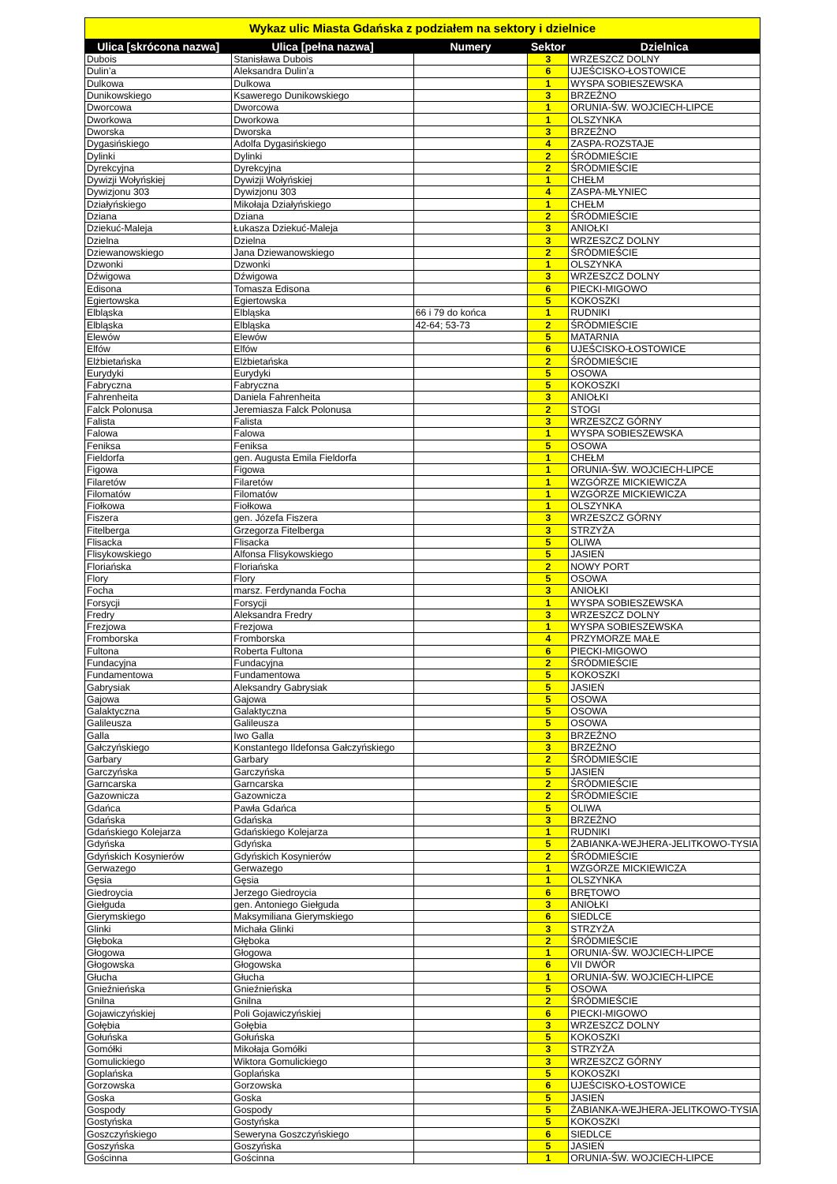| Wykaz ulic Miasta Gdańska z podziałem na sektory i dzielnice | | | | |
| Ulica [skrócona nazwa] | Ulica [pełna nazwa] | Numery | Sektor | Dzielnica |
| Dubois | Stanisława Dubois | | 3 | WRZESZCZ DOLNY |
| Dulin’a | Aleksandra Dulin’a | | 6 | UJEŚCISKO-ŁOSTOWICE |
| Dulkowa | Dulkowa | | 1 | WYSPA SOBIESZEWSKA |
| Dunikowskiego | Ksawerego Dunikowskiego | | 3 | BRZEŹNO |
| Dworcowa | Dworcowa | | 1 | ORUNIA-ŚW. WOJCIECH-LIPCE |
| Dworkowa | Dworkowa | | 1 | OLSZYNKA |
| Dworska | Dworska | | 3 | BRZEŹNO |
| Dygasińskiego | Adolfa Dygasińskiego | | 4 | ZASPA-ROZSTAJE |
| Dylinki | Dylinki | | 2 | ŚRÓDMIEŚCIE |
| Dyrekcyjna | Dyrekcyjna | | 2 | ŚRÓDMIEŚCIE |
| Dywizji Wołyńskiej | Dywizji Wołyńskiej | | 1 | CHEŁM |
| Dywizjonu 303 | Dywizjonu 303 | | 4 | ZASPA-MŁYNIEC |
| Działyńskiego | Mikołaja Działyńskiego | | 1 | CHEŁM |
| Dziana | Dziana | | 2 | ŚRÓDMIEŚCIE |
| Dziekuć-Maleja | Łukasza Dziekuć-Maleja | | 3 | ANIOŁKI |
| Dzielna | Dzielna | | 3 | WRZESZCZ DOLNY |
| Dziewanowskiego | Jana Dziewanowskiego | | 2 | ŚRÓDMIEŚCIE |
| Dzwonki | Dzwonki | | 1 | OLSZYNKA |
| Dźwigowa | Dźwigowa | | 3 | WRZESZCZ DOLNY |
| Edisona | Tomasza Edisona | | 6 | PIECKI-MIGOWO |
| Egiertowska | Egiertowska | | 5 | KOKOSZKI |
| Elbląska | Elbląska | 66 i 79 do końca | 1 | RUDNIKI |
| Elbląska | Elbląska | 42-64; 53-73 | 2 | ŚRÓDMIEŚCIE |
| Elewów | Elewów | | 5 | MATARNIA |
| Elfów | Elfów | | 6 | UJEŚCISKO-ŁOSTOWICE |
| Elżbietańska | Elżbietańska | | 2 | ŚRÓDMIEŚCIE |
| Eurydyki | Eurydyki | | 5 | OSOWA |
| Fabryczna | Fabryczna | | 5 | KOKOSZKI |
| Fahrenheita | Daniela Fahrenheita | | 3 | ANIOŁKI |
| Falck Polonusa | Jeremiasza Falck Polonusa | | 2 | STOGI |
| Falista | Falista | | 3 | WRZESZCZ GÓRNY |
| Falowa | Falowa | | 1 | WYSPA SOBIESZEWSKA |
| Feniksa | Feniksa | | 5 | OSOWA |
| Fieldorfa | gen. Augusta Emila Fieldorfa | | 1 | CHEŁM |
| Figowa | Figowa | | 1 | ORUNIA-ŚW. WOJCIECH-LIPCE |
| Filaretów | Filaretów | | 1 | WZGÓRZE MICKIEWICZA |
| Filomatów | Filomatów | | 1 | WZGÓRZE MICKIEWICZA |
| Fiołkowa | Fiołkowa | | 1 | OLSZYNKA |
| Fiszera | gen. Józefa Fiszera | | 3 | WRZESZCZ GÓRNY |
| Fitelberga | Grzegorza Fitelberga | | 3 | STRZYŻA |
| Flisacka | Flisacka | | 5 | OLIWA |
| Flisykowskiego | Alfonsa Flisykowskiego | | 5 | JASIEŃ |
| Floriańska | Floriańska | | 2 | NOWY PORT |
| Flory | Flory | | 5 | OSOWA |
| Focha | marsz. Ferdynanda Focha | | 3 | ANIOŁKI |
| Forsycji | Forsycji | | 1 | WYSPA SOBIESZEWSKA |
| Fredry | Aleksandra Fredry | | 3 | WRZESZCZ DOLNY |
| Frezjowa | Frezjowa | | 1 | WYSPA SOBIESZEWSKA |
| Fromborska | Fromborska | | 4 | PRZYMORZE MAŁE |
| Fultona | Roberta Fultona | | 6 | PIECKI-MIGOWO |
| Fundacyjna | Fundacyjna | | 2 | ŚRÓDMIEŚCIE |
| Fundamentowa | Fundamentowa | | 5 | KOKOSZKI |
| Gabrysiak | Aleksandry Gabrysiak | | 5 | JASIEŃ |
| Gajowa | Gajowa | | 5 | OSOWA |
| Galaktyczna | Galaktyczna | | 5 | OSOWA |
| Galileusza | Galileusza | | 5 | OSOWA |
| Galla | Iwo Galla | | 3 | BRZEŹNO |
| Gałczyńskiego | Konstantego Ildefonsa Gałczyńskiego | | 3 | BRZEŹNO |
| Garbary | Garbary | | 2 | ŚRÓDMIEŚCIE |
| Garczyńska | Garczyńska | | 5 | JASIEŃ |
| Garncarska | Garncarska | | 2 | ŚRÓDMIEŚCIE |
| Gazownicza | Gazownicza | | 2 | ŚRÓDMIEŚCIE |
| Gdańca | Pawła Gdańca | | 5 | OLIWA |
| Gdańska | Gdańska | | 3 | BRZEŹNO |
| Gdańskiego Kolejarza | Gdańskiego Kolejarza | | 1 | RUDNIKI |
| Gdyńska | Gdyńska | | 5 | ŻABIANKA-WEJHERA-JELITKOWO-TYSIA |
| Gdyńskich Kosynierów | Gdyńskich Kosynierów | | 2 | ŚRÓDMIEŚCIE |
| Gerwazego | Gerwazego | | 1 | WZGÓRZE MICKIEWICZA |
| Gęsia | Gęsia | | 1 | OLSZYNKA |
| Giedroycia | Jerzego Giedroycia | | 6 | BRĘTOWO |
| Giełguda | gen. Antoniego Giełguda | | 3 | ANIOŁKI |
| Gierymskiego | Maksymiliana Gierymskiego | | 6 | SIEDLCE |
| Glinki | Michała Glinki | | 3 | STRZYŻA |
| Głęboka | Głęboka | | 2 | ŚRÓDMIEŚCIE |
| Głogowa | Głogowa | | 1 | ORUNIA-ŚW. WOJCIECH-LIPCE |
| Głogowska | Głogowska | | 6 | VII DWÓR |
| Głucha | Głucha | | 1 | ORUNIA-ŚW. WOJCIECH-LIPCE |
| Gnieźnieńska | Gnieźnieńska | | 5 | OSOWA |
| Gnilna | Gnilna | | 2 | ŚRÓDMIEŚCIE |
| Gojawiczyńskiej | Poli Gojawiczyńskiej | | 6 | PIECKI-MIGOWO |
| Gołębia | Gołębia | | 3 | WRZESZCZ DOLNY |
| Gołuńska | Gołuńska | | 5 | KOKOSZKI |
| Gomółki | Mikołaja Gomółki | | 3 | STRZYŻA |
| Gomulickiego | Wiktora Gomulickiego | | 3 | WRZESZCZ GÓRNY |
| Goplańska | Goplańska | | 5 | KOKOSZKI |
| Gorzowska | Gorzowska | | 6 | UJEŚCISKO-ŁOSTOWICE |
| Goska | Goska | | 5 | JASIEŃ |
| Gospody | Gospody | | 5 | ŻABIANKA-WEJHERA-JELITKOWO-TYSIA |
| Gostyńska | Gostyńska | | 5 | KOKOSZKI |
| Goszczyńskiego | Seweryna Goszczyńskiego | | 6 | SIEDLCE |
| Goszyńska | Goszyńska | | 5 | JASIEŃ |
| Gościnna | Gościnna | | 1 | ORUNIA-ŚW. WOJCIECH-LIPCE |